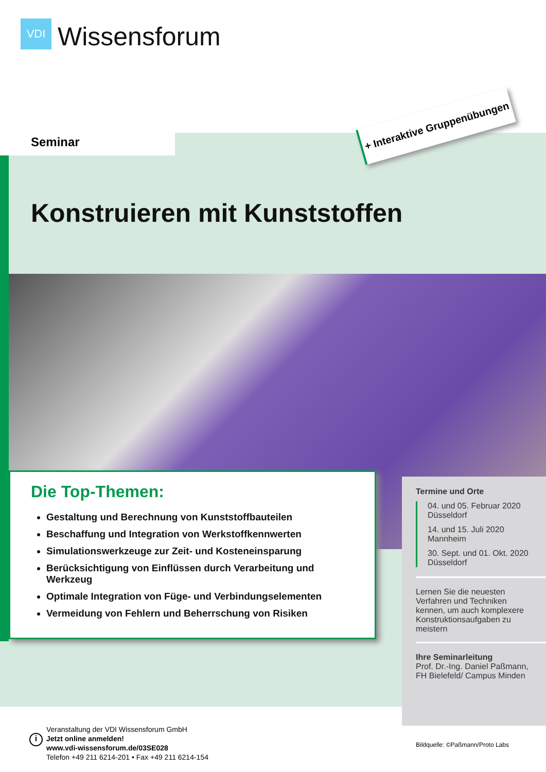VDI
Wissensforum
Seminar
+ Interaktive Gruppenübungen
Konstruieren mit Kunststoffen
Die Top-Themen:
Gestaltung und Berechnung von Kunststoffbauteilen
Beschaffung und Integration von Werkstoffkennwerten
Simulationswerkzeuge zur Zeit- und Kosteneinsparung
Berücksichtigung von Einflüssen durch Verarbeitung und Werkzeug
Optimale Integration von Füge- und Verbindungselementen
Vermeidung von Fehlern und Beherrschung von Risiken
Termine und Orte
04. und 05. Februar 2020
Düsseldorf
14. und 15. Juli 2020
Mannheim
30. Sept. und 01. Okt. 2020
Düsseldorf
Lernen Sie die neuesten Verfahren und Techniken kennen, um auch komplexere Konstruktionsaufgaben zu meistern
Ihre Seminarleitung
Prof. Dr.-Ing. Daniel Paßmann,
FH Bielefeld/ Campus Minden
i
Veranstaltung der VDI Wissensforum GmbH
Jetzt online anmelden!
www.vdi-wissensforum.de/03SE028
Telefon +49 211 6214-201 • Fax +49 211 6214-154
Bildquelle: ©Paßmann/Proto Labs